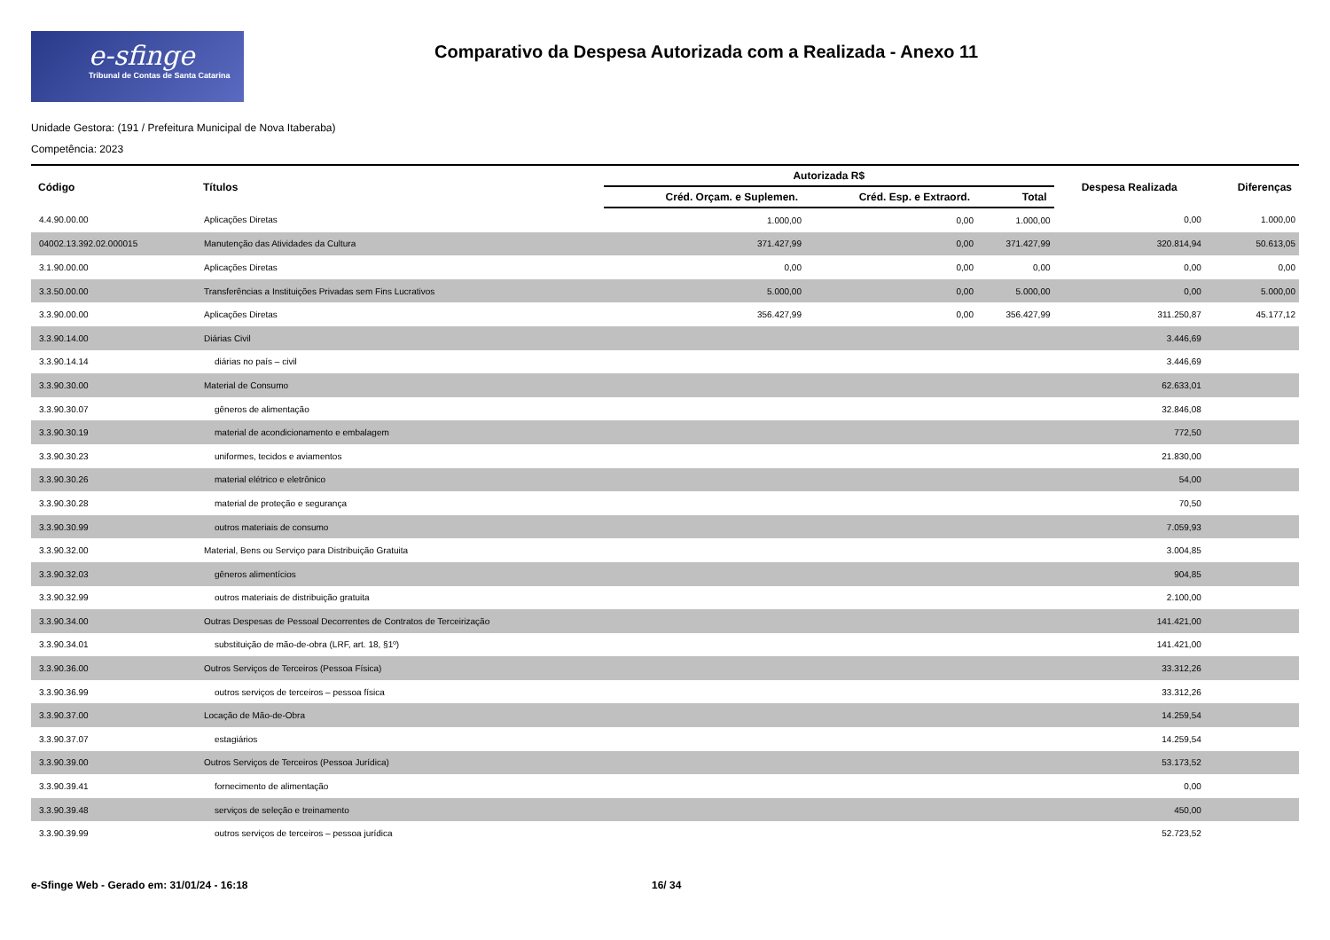e-sfinge
Tribunal de Contas de Santa Catarina
Comparativo da Despesa Autorizada com a Realizada - Anexo 11
Unidade Gestora: (191 / Prefeitura Municipal de Nova Itaberaba)
Competência: 2023
| Código | Títulos | Autorizada R$ | | | Despesa Realizada | Diferenças |
| --- | --- | --- | --- | --- | --- | --- |
| | | Créd. Orçam. e Suplemen. | Créd. Esp. e Extraord. | Total | | |
| 4.4.90.00.00 | Aplicações Diretas | 1.000,00 | 0,00 | 1.000,00 | 0,00 | 1.000,00 |
| 04002.13.392.02.000015 | Manutenção das Atividades da Cultura | 371.427,99 | 0,00 | 371.427,99 | 320.814,94 | 50.613,05 |
| 3.1.90.00.00 | Aplicações Diretas | 0,00 | 0,00 | 0,00 | 0,00 | 0,00 |
| 3.3.50.00.00 | Transferências a Instituições Privadas sem Fins Lucrativos | 5.000,00 | 0,00 | 5.000,00 | 0,00 | 5.000,00 |
| 3.3.90.00.00 | Aplicações Diretas | 356.427,99 | 0,00 | 356.427,99 | 311.250,87 | 45.177,12 |
| 3.3.90.14.00 | Diárias Civil | | | | 3.446,69 | |
| 3.3.90.14.14 | diárias no país – civil | | | | 3.446,69 | |
| 3.3.90.30.00 | Material de Consumo | | | | 62.633,01 | |
| 3.3.90.30.07 | gêneros de alimentação | | | | 32.846,08 | |
| 3.3.90.30.19 | material de acondicionamento e embalagem | | | | 772,50 | |
| 3.3.90.30.23 | uniformes, tecidos e aviamentos | | | | 21.830,00 | |
| 3.3.90.30.26 | material elétrico e eletrônico | | | | 54,00 | |
| 3.3.90.30.28 | material de proteção e segurança | | | | 70,50 | |
| 3.3.90.30.99 | outros materiais de consumo | | | | 7.059,93 | |
| 3.3.90.32.00 | Material, Bens ou Serviço para Distribuição Gratuita | | | | 3.004,85 | |
| 3.3.90.32.03 | gêneros alimentícios | | | | 904,85 | |
| 3.3.90.32.99 | outros materiais de distribuição gratuita | | | | 2.100,00 | |
| 3.3.90.34.00 | Outras Despesas de Pessoal Decorrentes de Contratos de Terceirização | | | | 141.421,00 | |
| 3.3.90.34.01 | substituição de mão-de-obra (LRF, art. 18, §1º) | | | | 141.421,00 | |
| 3.3.90.36.00 | Outros Serviços de Terceiros (Pessoa Física) | | | | 33.312,26 | |
| 3.3.90.36.99 | outros serviços de terceiros – pessoa física | | | | 33.312,26 | |
| 3.3.90.37.00 | Locação de Mão-de-Obra | | | | 14.259,54 | |
| 3.3.90.37.07 | estagiários | | | | 14.259,54 | |
| 3.3.90.39.00 | Outros Serviços de Terceiros (Pessoa Jurídica) | | | | 53.173,52 | |
| 3.3.90.39.41 | fornecimento de alimentação | | | | 0,00 | |
| 3.3.90.39.48 | serviços de seleção e treinamento | | | | 450,00 | |
| 3.3.90.39.99 | outros serviços de terceiros – pessoa jurídica | | | | 52.723,52 | |
e-Sfinge Web - Gerado em: 31/01/24 - 16:18 16/ 34